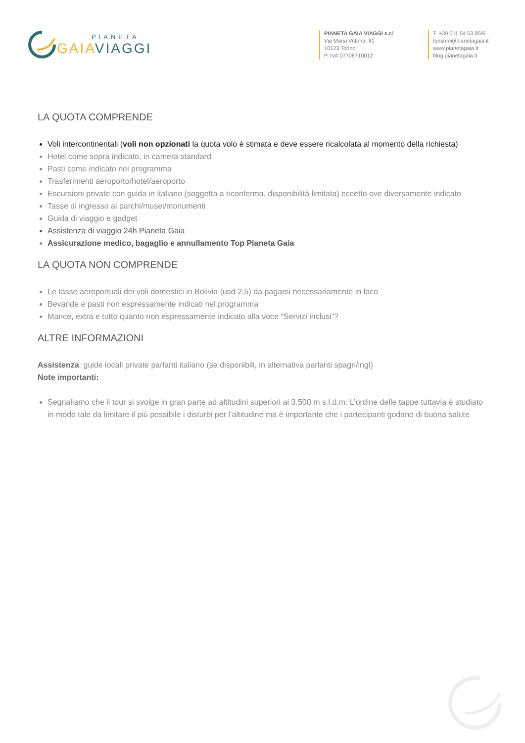PIANETA
GAIA VIAGGI
PIANETA GAIA VIAGGI s.r.l
Via Maria Vittoria, 41
10123 Torino
P. IVA 07708710012
T. +39 011 54 63 85/6
turismo@pianetagaia.it
www.pianetagaia.it
blog.pianetagaia.it
LA QUOTA COMPRENDE
Voli intercontinentali (voli non opzionati la quota volo è stimata e deve essere ricalcolata al momento della richiesta)
Hotel come sopra indicato, in camera standard
Pasti come indicato nel programma
Trasferimenti aeroporto/hotel/aeroporto
Escursioni private con guida in italiano (soggetta a riconferma, disponibilità limitata) eccetto ove diversamente indicato
Tasse di ingresso ai parchi/musei/monumenti
Guida di viaggio e gadget
Assistenza di viaggio 24h Pianeta Gaia
Assicurazione medico, bagaglio e annullamento Top Pianeta Gaia
LA QUOTA NON COMPRENDE
Le tasse aeroportuali dei voli domestici in Bolivia (usd 2,5) da pagarsi necessariamente in loco
Bevande e pasti non espressamente indicati nel programma
Mance, extra e tutto quanto non espressamente indicato alla voce “Servizi inclusi”?
ALTRE INFORMAZIONI
Assistenza: guide locali private parlanti italiano (se disponibili, in alternativa parlanti spagn/ingl)
Note importanti:
Segnaliamo che il tour si svolge in gran parte ad altitudini superiori ai 3.500 m s.l.d.m. L’ordine delle tappe tuttavia è studiato in modo tale da limitare il più possibile i disturbi per l’altitudine ma è importante che i partecipanti godano di buona salute